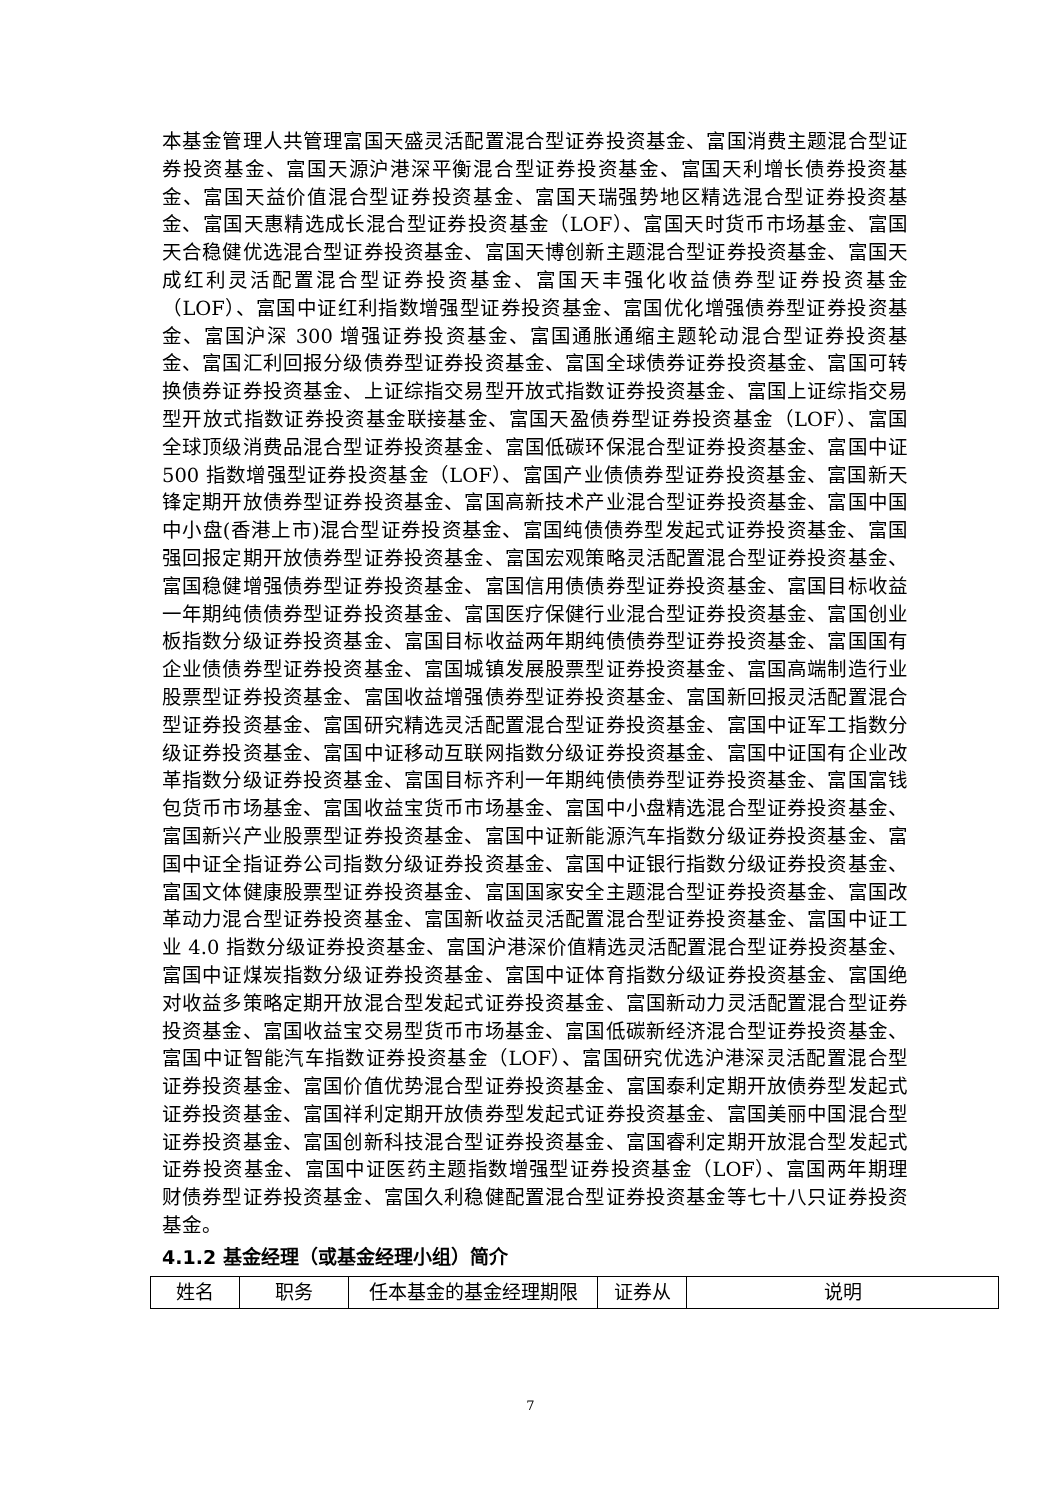本基金管理人共管理富国天盛灵活配置混合型证券投资基金、富国消费主题混合型证券投资基金、富国天源沪港深平衡混合型证券投资基金、富国天利增长债券投资基金、富国天益价值混合型证券投资基金、富国天瑞强势地区精选混合型证券投资基金、富国天惠精选成长混合型证券投资基金（LOF）、富国天时货币市场基金、富国天合稳健优选混合型证券投资基金、富国天博创新主题混合型证券投资基金、富国天成红利灵活配置混合型证券投资基金、富国天丰强化收益债券型证券投资基金（LOF）、富国中证红利指数增强型证券投资基金、富国优化增强债券型证券投资基金、富国沪深 300 增强证券投资基金、富国通胀通缩主题轮动混合型证券投资基金、富国汇利回报分级债券型证券投资基金、富国全球债券证券投资基金、富国可转换债券证券投资基金、上证综指交易型开放式指数证券投资基金、富国上证综指交易型开放式指数证券投资基金联接基金、富国天盈债券型证券投资基金（LOF）、富国全球顶级消费品混合型证券投资基金、富国低碳环保混合型证券投资基金、富国中证 500 指数增强型证券投资基金（LOF）、富国产业债债券型证券投资基金、富国新天锋定期开放债券型证券投资基金、富国高新技术产业混合型证券投资基金、富国中国中小盘(香港上市)混合型证券投资基金、富国纯债债券型发起式证券投资基金、富国强回报定期开放债券型证券投资基金、富国宏观策略灵活配置混合型证券投资基金、富国稳健增强债券型证券投资基金、富国信用债债券型证券投资基金、富国目标收益一年期纯债债券型证券投资基金、富国医疗保健行业混合型证券投资基金、富国创业板指数分级证券投资基金、富国目标收益两年期纯债债券型证券投资基金、富国国有企业债债券型证券投资基金、富国城镇发展股票型证券投资基金、富国高端制造行业股票型证券投资基金、富国收益增强债券型证券投资基金、富国新回报灵活配置混合型证券投资基金、富国研究精选灵活配置混合型证券投资基金、富国中证军工指数分级证券投资基金、富国中证移动互联网指数分级证券投资基金、富国中证国有企业改革指数分级证券投资基金、富国目标齐利一年期纯债债券型证券投资基金、富国富钱包货币市场基金、富国收益宝货币市场基金、富国中小盘精选混合型证券投资基金、富国新兴产业股票型证券投资基金、富国中证新能源汽车指数分级证券投资基金、富国中证全指证券公司指数分级证券投资基金、富国中证银行指数分级证券投资基金、富国文体健康股票型证券投资基金、富国国家安全主题混合型证券投资基金、富国改革动力混合型证券投资基金、富国新收益灵活配置混合型证券投资基金、富国中证工业 4.0 指数分级证券投资基金、富国沪港深价值精选灵活配置混合型证券投资基金、富国中证煤炭指数分级证券投资基金、富国中证体育指数分级证券投资基金、富国绝对收益多策略定期开放混合型发起式证券投资基金、富国新动力灵活配置混合型证券投资基金、富国收益宝交易型货币市场基金、富国低碳新经济混合型证券投资基金、富国中证智能汽车指数证券投资基金（LOF）、富国研究优选沪港深灵活配置混合型证券投资基金、富国价值优势混合型证券投资基金、富国泰利定期开放债券型发起式证券投资基金、富国祥利定期开放债券型发起式证券投资基金、富国美丽中国混合型证券投资基金、富国创新科技混合型证券投资基金、富国睿利定期开放混合型发起式证券投资基金、富国中证医药主题指数增强型证券投资基金（LOF）、富国两年期理财债券型证券投资基金、富国久利稳健配置混合型证券投资基金等七十八只证券投资基金。
4.1.2 基金经理（或基金经理小组）简介
| 姓名 | 职务 | 任本基金的基金经理期限 | 证券从 | 说明 |
7